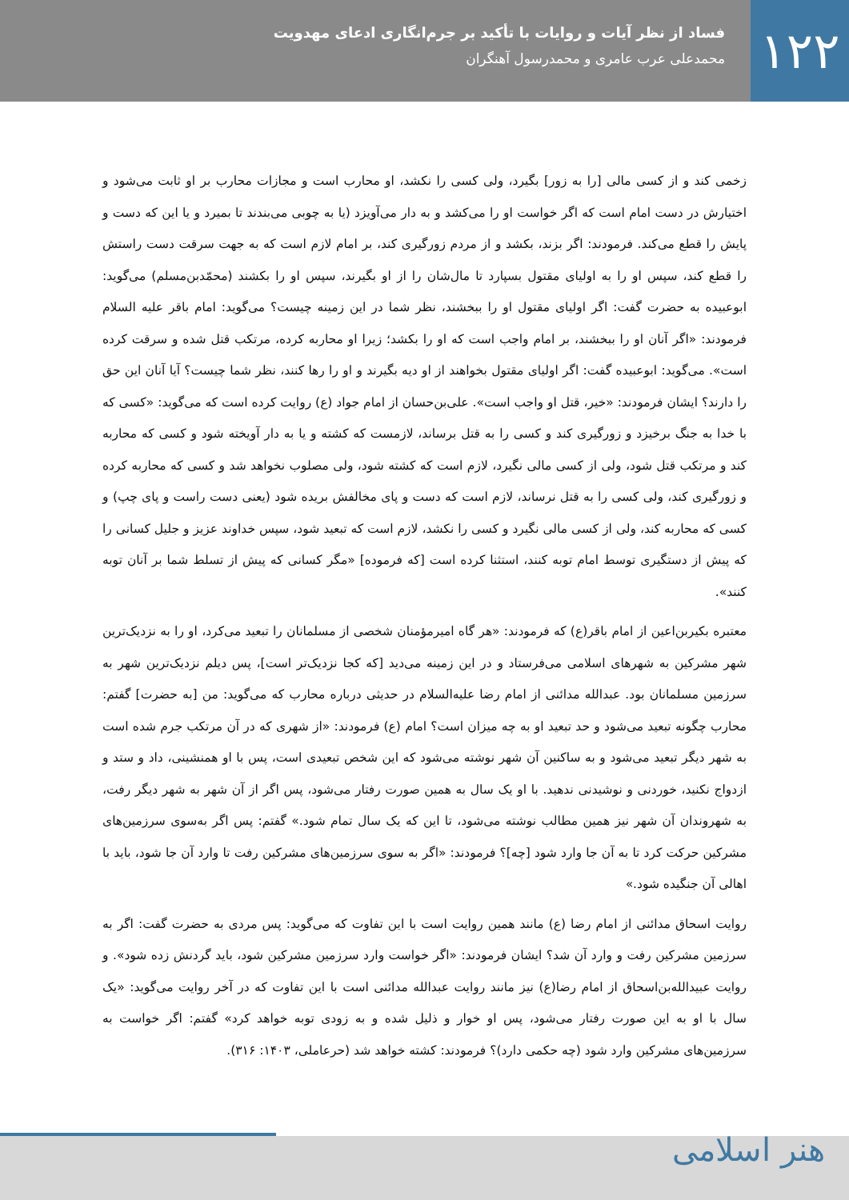۱۲۲
فساد از نظر آیات و روایات با تأکید بر جرم‌انگاری ادعای مهدویت
محمدعلی عرب عامری و محمدرسول آهنگران
زخمی کند و از کسی مالی [را به زور] بگیرد، ولی کسی را نکشد، او محارب است و مجازات محارب بر او ثابت می‌شود و اختیارش در دست امام است که اگر خواست او را می‌کشد و به دار می‌آویزد (یا به چوبی می‌بندند تا بمیرد و یا این که دست و پایش را قطع می‌کند. فرمودند: اگر بزند، بکشد و از مردم زورگیری کند، بر امام لازم است که به جهت سرقت دست راستش را قطع کند، سپس او را به اولیای مقتول بسپارد تا مال‌شان را از او بگیرند، سپس او را بکشند (محمّدبن‌مسلم) می‌گوید: ابوعبیده به حضرت گفت: اگر اولیای مقتول او را ببخشند، نظر شما در این زمینه چیست؟ می‌گوید: امام باقر علیه السلام فرمودند: «اگر آنان او را ببخشند، بر امام واجب است که او را بکشد؛ زیرا او محاربه کرده، مرتکب قتل شده و سرقت کرده است». می‌گوید: ابوعبیده گفت: اگر اولیای مقتول بخواهند از او دیه بگیرند و او را رها کنند، نظر شما چیست؟ آیا آنان این حق را دارند؟ ایشان فرمودند: «خیر، قتل او واجب است». علی‌بن‌حسان از امام جواد (ع) روایت کرده است که می‌گوید: «کسی که با خدا به جنگ برخیزد و زورگیری کند و کسی را به قتل برساند، لازمست که کشته و یا به دار آویخته شود و کسی که محاربه کند و مرتکب قتل شود، ولی از کسی مالی نگیرد، لازم است که کشته شود، ولی مصلوب نخواهد شد و کسی که محاربه کرده و زورگیری کند، ولی کسی را به قتل نرساند، لازم است که دست و پای مخالفش بریده شود (یعنی دست راست و پای چپ) و کسی که محاربه کند، ولی از کسی مالی نگیرد و کسی را نکشد، لازم است که تبعید شود، سپس خداوند عزیز و جلیل کسانی را که پیش از دستگیری توسط امام توبه کنند، استثنا کرده است [که فرموده] «مگر کسانی که پیش از تسلط شما بر آنان توبه کنند».
معتبره بکیربن‌اعین از امام باقر(ع) که فرمودند: «هر گاه امیرمؤمنان شخصی از مسلمانان را تبعید می‌کرد، او را به نزدیک‌ترین شهر مشرکین به شهرهای اسلامی می‌فرستاد و در این زمینه می‌دید [که کجا نزدیک‌تر است]، پس دیلم نزدیک‌ترین شهر به سرزمین مسلمانان بود. عبدالله مدائنی از امام رضا علیه‌السلام در حدیثی درباره محارب که می‌گوید: من [به حضرت] گفتم: محارب چگونه تبعید می‌شود و حد تبعید او به چه میزان است؟ امام (ع) فرمودند: «از شهری که در آن مرتکب جرم شده است به شهر دیگر تبعید می‌شود و به ساکنین آن شهر نوشته می‌شود که این شخص تبعیدی است، پس با او همنشینی، داد و ستد و ازدواج نکنید، خوردنی و نوشیدنی ندهید. با او یک سال به همین صورت رفتار می‌شود، پس اگر از آن شهر به شهر دیگر رفت، به شهروندان آن شهر نیز همین مطالب نوشته می‌شود، تا این که یک سال تمام شود.» گفتم: پس اگر به‌سوی سرزمین‌های مشرکین حرکت کرد تا به آن جا وارد شود [چه]؟ فرمودند: «اگر به سوی سرزمین‌های مشرکین رفت تا وارد آن جا شود، باید با اهالی آن جنگیده شود.»
روایت اسحاق مدائنی از امام رضا (ع) مانند همین روایت است با این تفاوت که می‌گوید: پس مردی به حضرت گفت: اگر به سرزمین مشرکین رفت و وارد آن شد؟ ایشان فرمودند: «اگر خواست وارد سرزمین مشرکین شود، باید گردنش زده شود». و روایت عبیدالله‌بن‌اسحاق از امام رضا(ع) نیز مانند روایت عبدالله مدائنی است با این تفاوت که در آخر روایت می‌گوید: «یک سال با او به این صورت رفتار می‌شود، پس او خوار و ذلیل شده و به زودی توبه خواهد کرد» گفتم: اگر خواست به سرزمین‌های مشرکین وارد شود (چه حکمی دارد)؟ فرمودند: کشته خواهد شد (حرعاملی، ۱۴۰۳: ۳۱۶).
هنر اسلامی